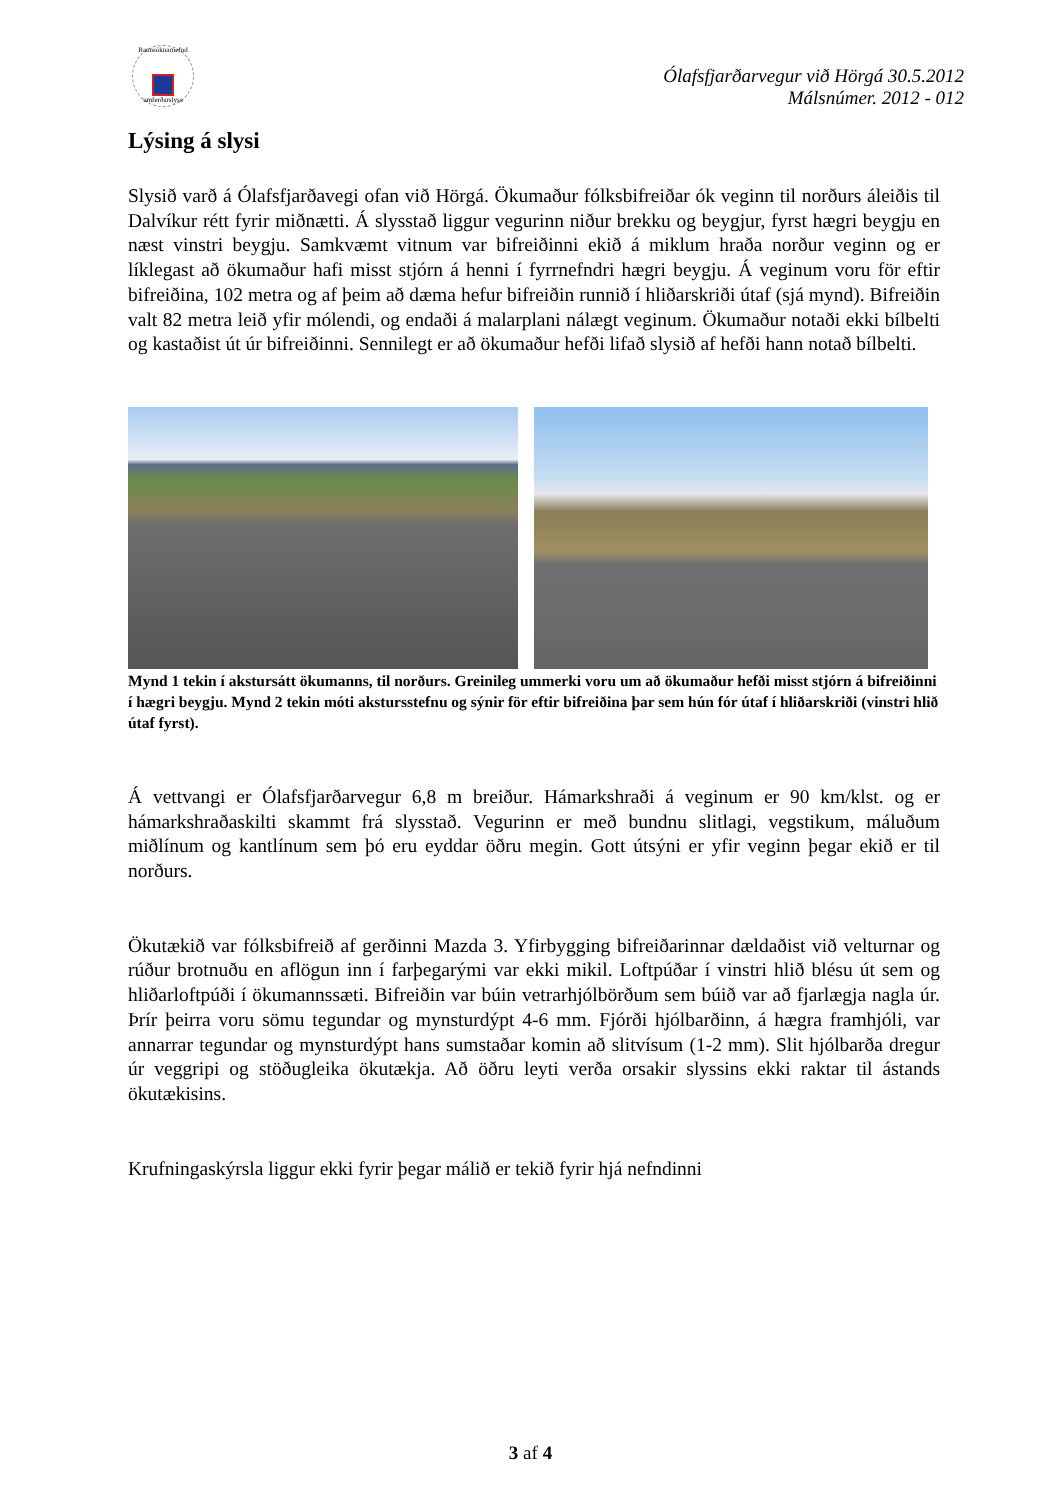Rannsóknarnefnd
umferðarslysa
Ólafsfjarðarvegur við Hörgá 30.5.2012
Málsnúmer. 2012 - 012
Lýsing á slysi
Slysið varð á Ólafsfjarðavegi ofan við Hörgá. Ökumaður fólksbifreiðar ók veginn til norðurs áleiðis til Dalvíkur rétt fyrir miðnætti. Á slysstað liggur vegurinn niður brekku og beygjur, fyrst hægri beygju en næst vinstri beygju. Samkvæmt vitnum var bifreiðinni ekið á miklum hraða norður veginn og er líklegast að ökumaður hafi misst stjórn á henni í fyrrnefndri hægri beygju. Á veginum voru för eftir bifreiðina, 102 metra og af þeim að dæma hefur bifreiðin runnið í hliðarskriði útaf (sjá mynd). Bifreiðin valt 82 metra leið yfir mólendi, og endaði á malarplani nálægt veginum. Ökumaður notaði ekki bílbelti og kastaðist út úr bifreiðinni. Sennilegt er að ökumaður hefði lifað slysið af hefði hann notað bílbelti.
Mynd 1 tekin í akstursátt ökumanns, til norðurs. Greinileg ummerki voru um að ökumaður hefði misst stjórn á bifreiðinni í hægri beygju. Mynd 2 tekin móti akstursstefnu og sýnir för eftir bifreiðina þar sem hún fór útaf í hliðarskriði (vinstri hlið útaf fyrst).
Á vettvangi er Ólafsfjarðarvegur 6,8 m breiður. Hámarkshraði á veginum er 90 km/klst. og er hámarkshraðaskilti skammt frá slysstað. Vegurinn er með bundnu slitlagi, vegstikum, máluðum miðlínum og kantlínum sem þó eru eyddar öðru megin. Gott útsýni er yfir veginn þegar ekið er til norðurs.
Ökutækið var fólksbifreið af gerðinni Mazda 3. Yfirbygging bifreiðarinnar dældaðist við velturnar og rúður brotnuðu en aflögun inn í farþegarými var ekki mikil. Loftpúðar í vinstri hlið blésu út sem og hliðarloftpúði í ökumannssæti. Bifreiðin var búin vetrarhjólbörðum sem búið var að fjarlægja nagla úr. Þrír þeirra voru sömu tegundar og mynsturdýpt 4-6 mm. Fjórði hjólbarðinn, á hægra framhjóli, var annarrar tegundar og mynsturdýpt hans sumstaðar komin að slitvísum (1-2 mm). Slit hjólbarða dregur úr veggripi og stöðugleika ökutækja. Að öðru leyti verða orsakir slyssins ekki raktar til ástands ökutækisins.
Krufningaskýrsla liggur ekki fyrir þegar málið er tekið fyrir hjá nefndinni
3 af 4